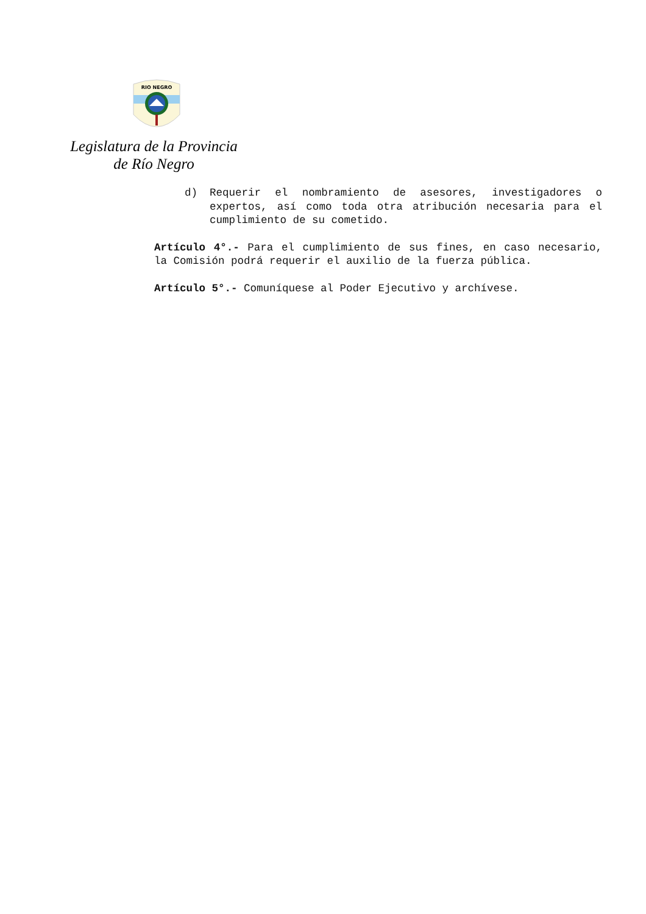RIO NEGRO
Legislatura de la Provincia
de Río Negro
d) Requerir el nombramiento de asesores, investigadores o expertos, así como toda otra atribución necesaria para el cumplimiento de su cometido.
Artículo 4°.- Para el cumplimiento de sus fines, en caso necesario, la Comisión podrá requerir el auxilio de la fuerza pública.
Artículo 5°.- Comuníquese al Poder Ejecutivo y archívese.